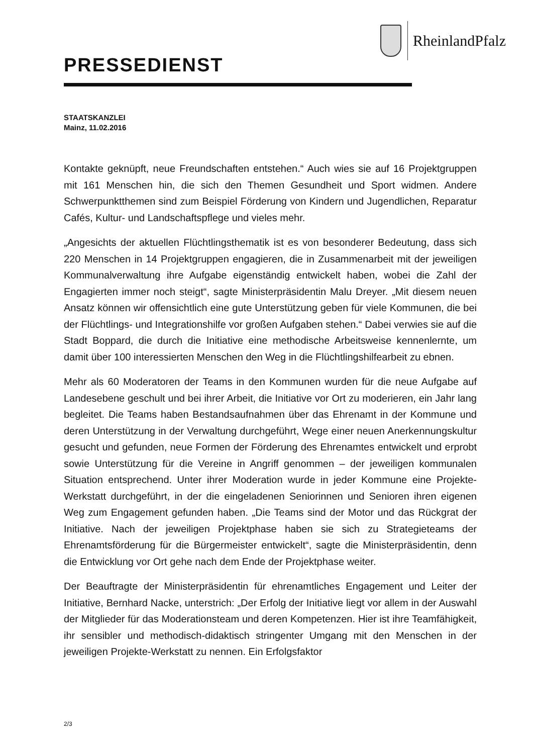RheinlandPfalz
PRESSEDIENST
STAATSKANZLEI
Mainz, 11.02.2016
Kontakte geknüpft, neue Freundschaften entstehen.“ Auch wies sie auf 16 Projektgruppen mit 161 Menschen hin, die sich den Themen Gesundheit und Sport widmen. Andere Schwerpunktthemen sind zum Beispiel Förderung von Kindern und Jugendlichen, Reparatur Cafés, Kultur- und Landschaftspflege und vieles mehr.
„Angesichts der aktuellen Flüchtlingsthematik ist es von besonderer Bedeutung, dass sich 220 Menschen in 14 Projektgruppen engagieren, die in Zusammenarbeit mit der jeweiligen Kommunalverwaltung ihre Aufgabe eigenständig entwickelt haben, wobei die Zahl der Engagierten immer noch steigt“, sagte Ministerpräsidentin Malu Dreyer. „Mit diesem neuen Ansatz können wir offensichtlich eine gute Unterstützung geben für viele Kommunen, die bei der Flüchtlings- und Integrationshilfe vor großen Aufgaben stehen.“ Dabei verwies sie auf die Stadt Boppard, die durch die Initiative eine methodische Arbeitsweise kennenlernte, um damit über 100 interessierten Menschen den Weg in die Flüchtlingshilfearbeit zu ebnen.
Mehr als 60 Moderatoren der Teams in den Kommunen wurden für die neue Aufgabe auf Landesebene geschult und bei ihrer Arbeit, die Initiative vor Ort zu moderieren, ein Jahr lang begleitet. Die Teams haben Bestandsaufnahmen über das Ehrenamt in der Kommune und deren Unterstützung in der Verwaltung durchgeführt, Wege einer neuen Anerkennungskultur gesucht und gefunden, neue Formen der Förderung des Ehrenamtes entwickelt und erprobt sowie Unterstützung für die Vereine in Angriff genommen – der jeweiligen kommunalen Situation entsprechend. Unter ihrer Moderation wurde in jeder Kommune eine Projekte-Werkstatt durchgeführt, in der die eingeladenen Seniorinnen und Senioren ihren eigenen Weg zum Engagement gefunden haben. „Die Teams sind der Motor und das Rückgrat der Initiative. Nach der jeweiligen Projektphase haben sie sich zu Strategieteams der Ehrenamtsförderung für die Bürgermeister entwickelt“, sagte die Ministerpräsidentin, denn die Entwicklung vor Ort gehe nach dem Ende der Projektphase weiter.
Der Beauftragte der Ministerpräsidentin für ehrenamtliches Engagement und Leiter der Initiative, Bernhard Nacke, unterstrich: „Der Erfolg der Initiative liegt vor allem in der Auswahl der Mitglieder für das Moderationsteam und deren Kompetenzen. Hier ist ihre Teamfähigkeit, ihr sensibler und methodisch-didaktisch stringenter Umgang mit den Menschen in der jeweiligen Projekte-Werkstatt zu nennen. Ein Erfolgsfaktor
2/3